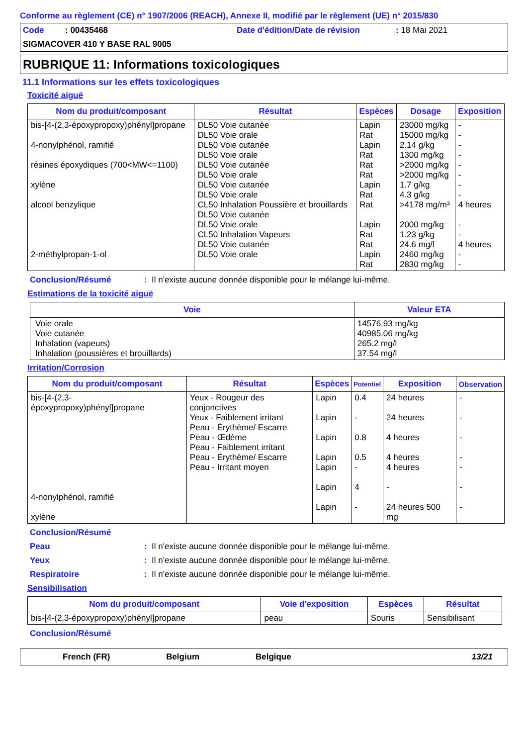Conforme au règlement (CE) n° 1907/2006 (REACH), Annexe II, modifié par le règlement (UE) n° 2015/830
Code : 00435468 Date d'édition/Date de révision: 18 Mai 2021
SIGMACOVER 410 Y BASE RAL 9005
RUBRIQUE 11: Informations toxicologiques
11.1 Informations sur les effets toxicologiques
Toxicité aiguë
| Nom du produit/composant | Résultat | Espèces | Dosage | Exposition |
| --- | --- | --- | --- | --- |
| bis-[4-(2,3-époxypropoxy)phényl]propane 4-nonylphénol, ramifié résines époxydiques (700<MW<=1100) xylène alcool benzylique 2-méthylpropan-1-ol | DL50 Voie cutanée DL50 Voie orale DL50 Voie cutanée DL50 Voie orale DL50 Voie cutanée DL50 Voie orale DL50 Voie cutanée DL50 Voie orale CL50 Inhalation Poussière et brouillards DL50 Voie cutanée DL50 Voie orale CL50 Inhalation Vapeurs DL50 Voie cutanée DL50 Voie orale | Lapin Rat Lapin Rat Rat Rat Lapin Rat Rat Lapin Rat Rat Lapin Rat | 23000 mg/kg 15000 mg/kg 2.14 g/kg 1300 mg/kg >2000 mg/kg >2000 mg/kg 1.7 g/kg 4.3 g/kg >4178 mg/m³ 2000 mg/kg 1.23 g/kg 24.6 mg/l 2460 mg/kg 2830 mg/kg | - - - - - - - - 4 heures - - 4 heures - - |
Conclusion/Résumé: Il n'existe aucune donnée disponible pour le mélange lui-même.
Estimations de la toxicité aiguë
| Voie | Valeur ETA |
| --- | --- |
| Voie orale Voie cutanée Inhalation (vapeurs) Inhalation (poussières et brouillards) | 14576.93 mg/kg 40985.06 mg/kg 265.2 mg/l 37.54 mg/l |
Irritation/Corrosion
| Nom du produit/composant | Résultat | Espèces | Potentiel | Exposition | Observation |
| --- | --- | --- | --- | --- | --- |
| bis-[4-(2,3-époxypropoxy)phényl]propane 4-nonylphénol, ramifié xylène | Yeux - Rougeur des conjonctives Yeux - Faiblement irritant Peau - Érythème/ Escarre Peau - Œdème Peau - Faiblement irritant Peau - Érythème/ Escarre Peau - Irritant moyen | Lapin Lapin Lapin Lapin Lapin Lapin Lapin | 0.4 - 0.8 0.5 - 4 - | 24 heures 24 heures 4 heures 4 heures 4 heures - 24 heures 500 mg | - - - - - - - |
Conclusion/Résumé
Peau: Il n'existe aucune donnée disponible pour le mélange lui-même.
Yeux: Il n'existe aucune donnée disponible pour le mélange lui-même.
Respiratoire: Il n'existe aucune donnée disponible pour le mélange lui-même.
Sensibilisation
| Nom du produit/composant | Voie d'exposition | Espèces | Résultat |
| --- | --- | --- | --- |
| bis-[4-(2,3-époxypropoxy)phényl]propane | peau | Souris | Sensibilisant |
Conclusion/Résumé
French (FR) Belgium Belgique 13/21